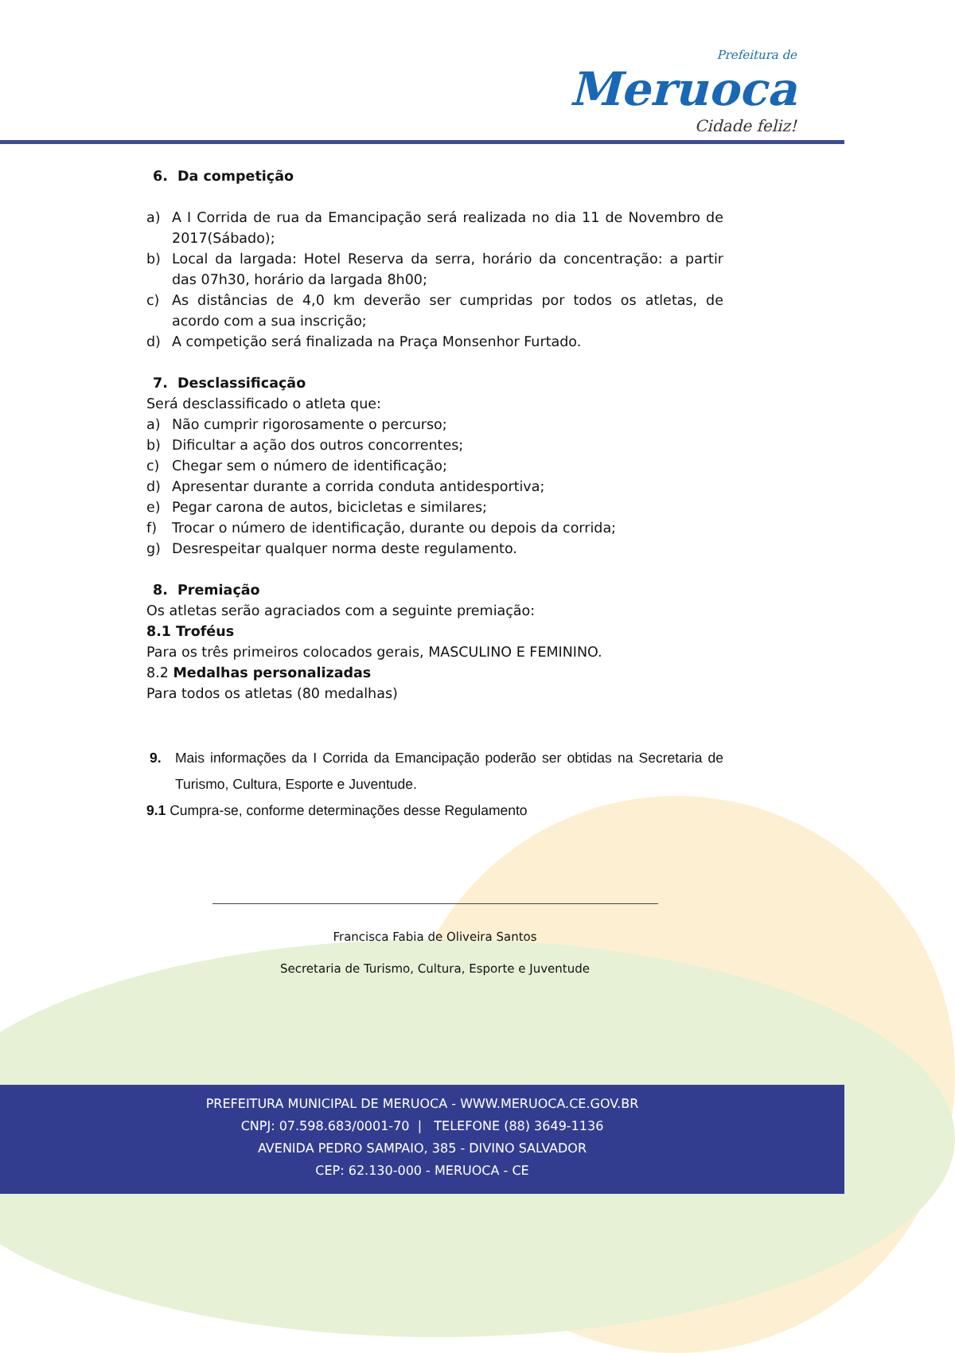Prefeitura de
Meruoca
Cidade feliz!
6. Da competição
a) A I Corrida de rua da Emancipação será realizada no dia 11 de Novembro de 2017(Sábado);
b) Local da largada: Hotel Reserva da serra, horário da concentração: a partir das 07h30, horário da largada 8h00;
c) As distâncias de 4,0 km deverão ser cumpridas por todos os atletas, de acordo com a sua inscrição;
d) A competição será finalizada na Praça Monsenhor Furtado.
7. Desclassificação
Será desclassificado o atleta que:
a) Não cumprir rigorosamente o percurso;
b) Dificultar a ação dos outros concorrentes;
c) Chegar sem o número de identificação;
d) Apresentar durante a corrida conduta antidesportiva;
e) Pegar carona de autos, bicicletas e similares;
f) Trocar o número de identificação, durante ou depois da corrida;
g) Desrespeitar qualquer norma deste regulamento.
8. Premiação
Os atletas serão agraciados com a seguinte premiação:
8.1 Troféus
Para os três primeiros colocados gerais, MASCULINO E FEMININO.
8.2 Medalhas personalizadas
Para todos os atletas (80 medalhas)
9. Mais informações da I Corrida da Emancipação poderão ser obtidas na Secretaria de Turismo, Cultura, Esporte e Juventude.
9.1 Cumpra-se, conforme determinações desse Regulamento
Francisca Fabia de Oliveira Santos
Secretaria de Turismo, Cultura, Esporte e Juventude
PREFEITURA MUNICIPAL DE MERUOCA - WWW.MERUOCA.CE.GOV.BR
CNPJ: 07.598.683/0001-70 | TELEFONE (88) 3649-1136
AVENIDA PEDRO SAMPAIO, 385 - DIVINO SALVADOR
CEP: 62.130-000 - MERUOCA - CE